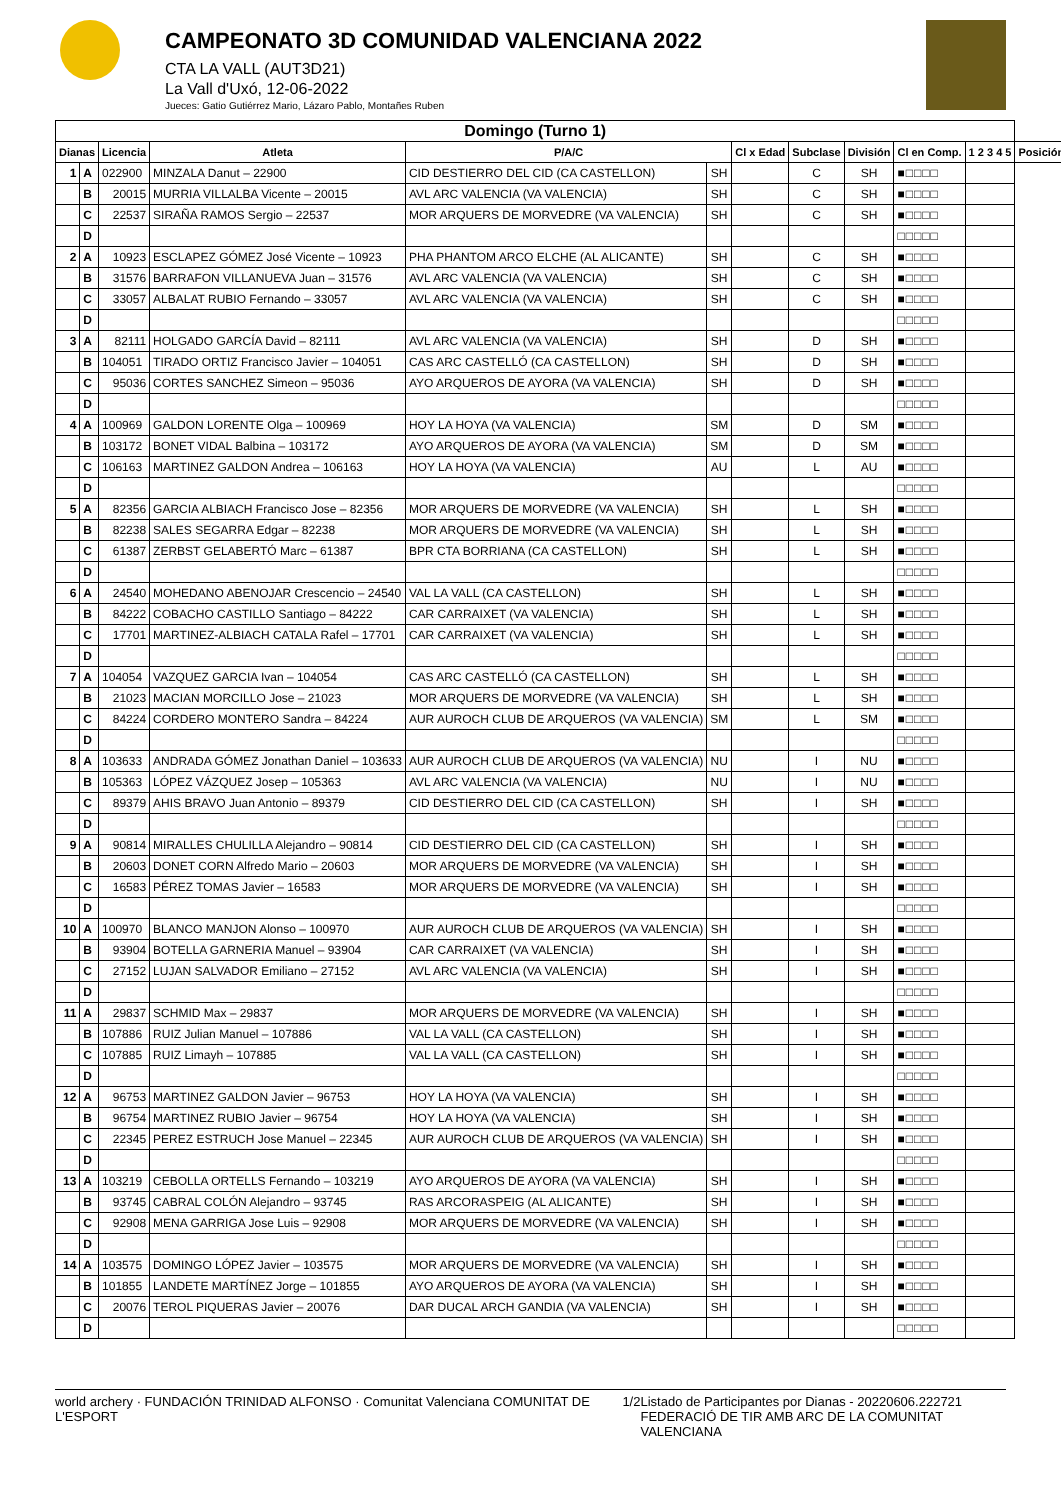CAMPEONATO 3D COMUNIDAD VALENCIANA 2022
CTA LA VALL (AUT3D21)
La Vall d'Uxó, 12-06-2022
Jueces: Gatio Gutiérrez Mario, Lázaro Pablo, Montañes Ruben
| Domingo (Turno 1) | | | | | | | | | | | |
| Dianas | | Licencia | Atleta | P/A/C | | Cl x Edad | Subclase | División | Cl en Comp. | 1 2 3 4 5 | Posición |
| 1 | A | 022900 | MINZALA Danut – 22900 | CID DESTIERRO DEL CID (CA CASTELLON) | SH | | C | SH | ■□□□□ | | |
| | B | 20015 | MURRIA VILLALBA Vicente – 20015 | AVL ARC VALENCIA (VA VALENCIA) | SH | | C | SH | ■□□□□ | | |
| | C | 22537 | SIRAÑA RAMOS Sergio – 22537 | MOR ARQUERS DE MORVEDRE (VA VALENCIA) | SH | | C | SH | ■□□□□ | | |
| | D | | | | | | | | □□□□□ | | |
| 2 | A | 10923 | ESCLAPEZ GÓMEZ José Vicente – 10923 | PHA PHANTOM ARCO ELCHE (AL ALICANTE) | SH | | C | SH | ■□□□□ | | |
| | B | 31576 | BARRAFON VILLANUEVA Juan – 31576 | AVL ARC VALENCIA (VA VALENCIA) | SH | | C | SH | ■□□□□ | | |
| | C | 33057 | ALBALAT RUBIO Fernando – 33057 | AVL ARC VALENCIA (VA VALENCIA) | SH | | C | SH | ■□□□□ | | |
| | D | | | | | | | | □□□□□ | | |
| 3 | A | 82111 | HOLGADO GARCÍA David – 82111 | AVL ARC VALENCIA (VA VALENCIA) | SH | | D | SH | ■□□□□ | | |
| | B | 104051 | TIRADO ORTIZ Francisco Javier – 104051 | CAS ARC CASTELLÓ (CA CASTELLON) | SH | | D | SH | ■□□□□ | | |
| | C | 95036 | CORTES SANCHEZ Simeon – 95036 | AYO ARQUEROS DE AYORA (VA VALENCIA) | SH | | D | SH | ■□□□□ | | |
| | D | | | | | | | | □□□□□ | | |
| 4 | A | 100969 | GALDON LORENTE Olga – 100969 | HOY LA HOYA (VA VALENCIA) | SM | | D | SM | ■□□□□ | | |
| | B | 103172 | BONET VIDAL Balbina – 103172 | AYO ARQUEROS DE AYORA (VA VALENCIA) | SM | | D | SM | ■□□□□ | | |
| | C | 106163 | MARTINEZ GALDON Andrea – 106163 | HOY LA HOYA (VA VALENCIA) | AU | | L | AU | ■□□□□ | | |
| | D | | | | | | | | □□□□□ | | |
| 5 | A | 82356 | GARCIA ALBIACH Francisco Jose – 82356 | MOR ARQUERS DE MORVEDRE (VA VALENCIA) | SH | | L | SH | ■□□□□ | | |
| | B | 82238 | SALES SEGARRA Edgar – 82238 | MOR ARQUERS DE MORVEDRE (VA VALENCIA) | SH | | L | SH | ■□□□□ | | |
| | C | 61387 | ZERBST GELABERTÓ Marc – 61387 | BPR CTA BORRIANA (CA CASTELLON) | SH | | L | SH | ■□□□□ | | |
| | D | | | | | | | | □□□□□ | | |
| 6 | A | 24540 | MOHEDANO ABENOJAR Crescencio – 24540 | VAL LA VALL (CA CASTELLON) | SH | | L | SH | ■□□□□ | | |
| | B | 84222 | COBACHO CASTILLO Santiago – 84222 | CAR CARRAIXET (VA VALENCIA) | SH | | L | SH | ■□□□□ | | |
| | C | 17701 | MARTINEZ-ALBIACH CATALA Rafel – 17701 | CAR CARRAIXET (VA VALENCIA) | SH | | L | SH | ■□□□□ | | |
| | D | | | | | | | | □□□□□ | | |
| 7 | A | 104054 | VAZQUEZ GARCIA Ivan – 104054 | CAS ARC CASTELLÓ (CA CASTELLON) | SH | | L | SH | ■□□□□ | | |
| | B | 21023 | MACIAN MORCILLO Jose – 21023 | MOR ARQUERS DE MORVEDRE (VA VALENCIA) | SH | | L | SH | ■□□□□ | | |
| | C | 84224 | CORDERO MONTERO Sandra – 84224 | AUR AUROCH CLUB DE ARQUEROS (VA VALENCIA) | SM | | L | SM | ■□□□□ | | |
| | D | | | | | | | | □□□□□ | | |
| 8 | A | 103633 | ANDRADA GÓMEZ Jonathan Daniel – 103633 | AUR AUROCH CLUB DE ARQUEROS (VA VALENCIA) | NU | | I | NU | ■□□□□ | | |
| | B | 105363 | LÓPEZ VÁZQUEZ Josep – 105363 | AVL ARC VALENCIA (VA VALENCIA) | NU | | I | NU | ■□□□□ | | |
| | C | 89379 | AHIS BRAVO Juan Antonio – 89379 | CID DESTIERRO DEL CID (CA CASTELLON) | SH | | I | SH | ■□□□□ | | |
| | D | | | | | | | | □□□□□ | | |
| 9 | A | 90814 | MIRALLES CHULILLA Alejandro – 90814 | CID DESTIERRO DEL CID (CA CASTELLON) | SH | | I | SH | ■□□□□ | | |
| | B | 20603 | DONET CORN Alfredo Mario – 20603 | MOR ARQUERS DE MORVEDRE (VA VALENCIA) | SH | | I | SH | ■□□□□ | | |
| | C | 16583 | PÉREZ TOMAS Javier – 16583 | MOR ARQUERS DE MORVEDRE (VA VALENCIA) | SH | | I | SH | ■□□□□ | | |
| | D | | | | | | | | □□□□□ | | |
| 10 | A | 100970 | BLANCO MANJON Alonso – 100970 | AUR AUROCH CLUB DE ARQUEROS (VA VALENCIA) | SH | | I | SH | ■□□□□ | | |
| | B | 93904 | BOTELLA GARNERIA Manuel – 93904 | CAR CARRAIXET (VA VALENCIA) | SH | | I | SH | ■□□□□ | | |
| | C | 27152 | LUJAN SALVADOR Emiliano – 27152 | AVL ARC VALENCIA (VA VALENCIA) | SH | | I | SH | ■□□□□ | | |
| | D | | | | | | | | □□□□□ | | |
| 11 | A | 29837 | SCHMID Max – 29837 | MOR ARQUERS DE MORVEDRE (VA VALENCIA) | SH | | I | SH | ■□□□□ | | |
| | B | 107886 | RUIZ Julian Manuel – 107886 | VAL LA VALL (CA CASTELLON) | SH | | I | SH | ■□□□□ | | |
| | C | 107885 | RUIZ Limayh – 107885 | VAL LA VALL (CA CASTELLON) | SH | | I | SH | ■□□□□ | | |
| | D | | | | | | | | □□□□□ | | |
| 12 | A | 96753 | MARTINEZ GALDON Javier – 96753 | HOY LA HOYA (VA VALENCIA) | SH | | I | SH | ■□□□□ | | |
| | B | 96754 | MARTINEZ RUBIO Javier – 96754 | HOY LA HOYA (VA VALENCIA) | SH | | I | SH | ■□□□□ | | |
| | C | 22345 | PEREZ ESTRUCH Jose Manuel – 22345 | AUR AUROCH CLUB DE ARQUEROS (VA VALENCIA) | SH | | I | SH | ■□□□□ | | |
| | D | | | | | | | | □□□□□ | | |
| 13 | A | 103219 | CEBOLLA ORTELLS Fernando – 103219 | AYO ARQUEROS DE AYORA (VA VALENCIA) | SH | | I | SH | ■□□□□ | | |
| | B | 93745 | CABRAL COLÓN Alejandro – 93745 | RAS ARCORASPEIG (AL ALICANTE) | SH | | I | SH | ■□□□□ | | |
| | C | 92908 | MENA GARRIGA Jose Luis – 92908 | MOR ARQUERS DE MORVEDRE (VA VALENCIA) | SH | | I | SH | ■□□□□ | | |
| | D | | | | | | | | □□□□□ | | |
| 14 | A | 103575 | DOMINGO LÓPEZ Javier – 103575 | MOR ARQUERS DE MORVEDRE (VA VALENCIA) | SH | | I | SH | ■□□□□ | | |
| | B | 101855 | LANDETE MARTÍNEZ Jorge – 101855 | AYO ARQUEROS DE AYORA (VA VALENCIA) | SH | | I | SH | ■□□□□ | | |
| | C | 20076 | TEROL PIQUERAS Javier – 20076 | DAR DUCAL ARCH GANDIA (VA VALENCIA) | SH | | I | SH | ■□□□□ | | |
| | D | | | | | | | | □□□□□ | | |
world archery · FUNDACIÓN TRINIDAD ALFONSO · Comunitat Valenciana COMUNITAT DE L'ESPORT 1/2 Listado de Participantes por Dianas - 20220606.222721
FEDERACIÓ DE TIR AMB ARC DE LA COMUNITAT VALENCIANA